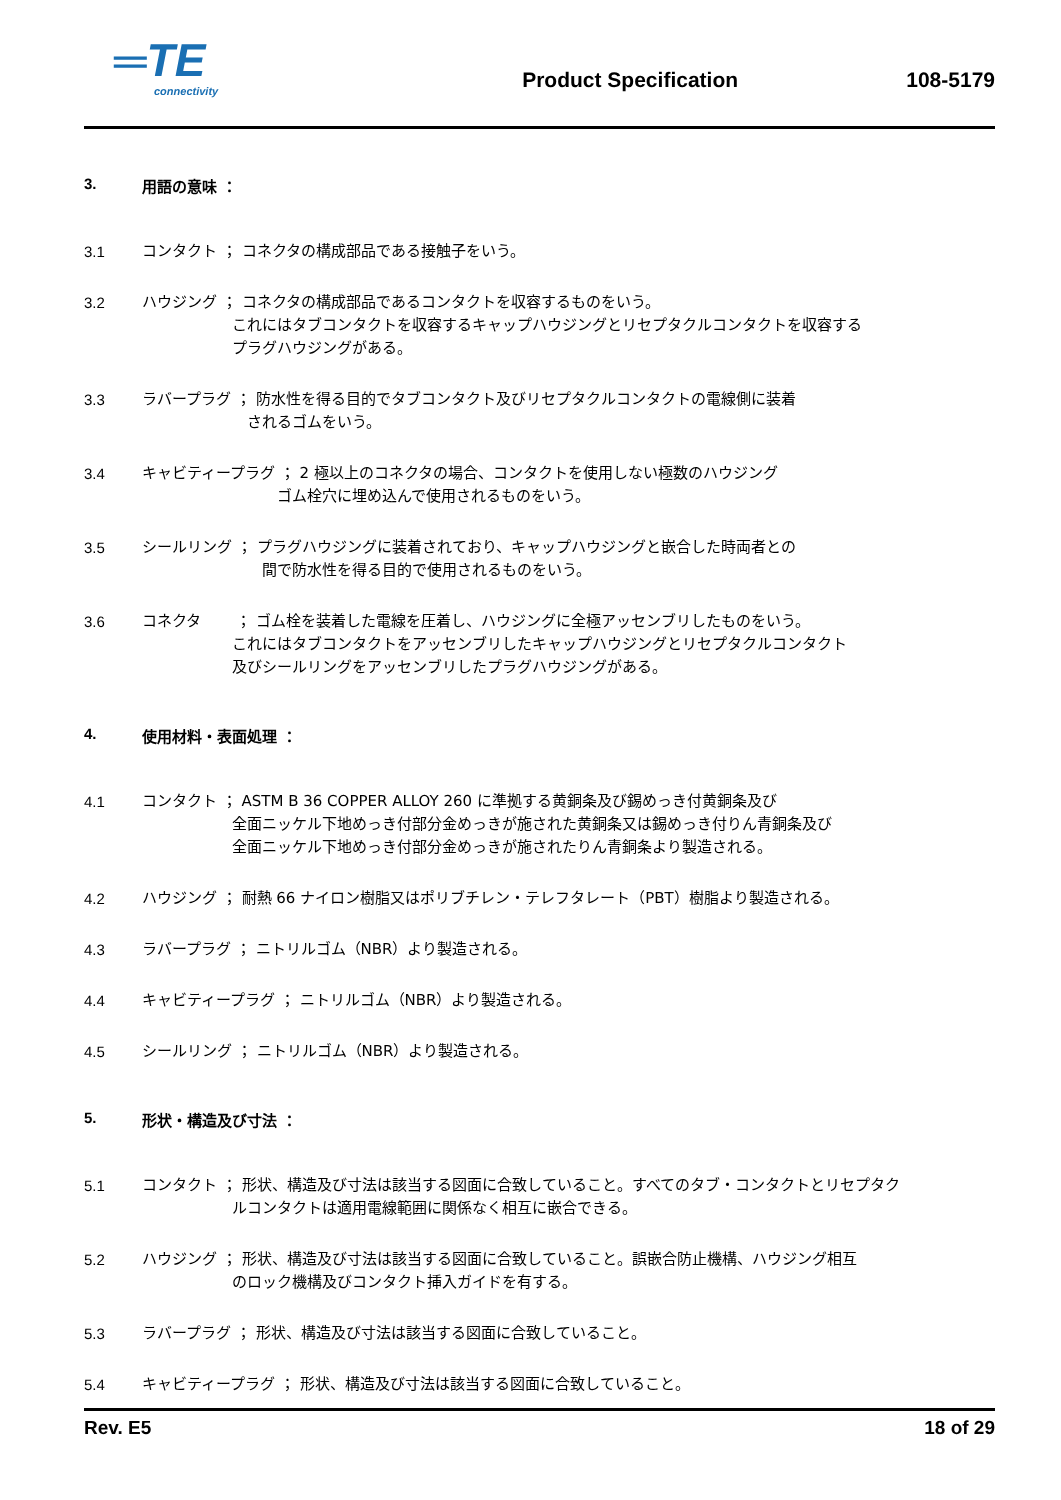═TE
connectivity
Product Specification
108-5179
3. 用語の意味 ：
3.1 コンタクト ； コネクタの構成部品である接触子をいう。
3.2 ハウジング ； コネクタの構成部品であるコンタクトを収容するものをいう。
　　　　　　これにはタブコンタクトを収容するキャップハウジングとリセプタクルコンタクトを収容する
　　　　　　プラグハウジングがある。
3.3 ラバープラグ ； 防水性を得る目的でタブコンタクト及びリセプタクルコンタクトの電線側に装着
　　　　　　　されるゴムをいう。
3.4 キャビティープラグ ； 2 極以上のコネクタの場合、コンタクトを使用しない極数のハウジング
　　　　　　　　　ゴム栓穴に埋め込んで使用されるものをいう。
3.5 シールリング ； プラグハウジングに装着されており、キャップハウジングと嵌合した時両者との
　　　　　　　　間で防水性を得る目的で使用されるものをいう。
3.6 コネクタ　　 ； ゴム栓を装着した電線を圧着し、ハウジングに全極アッセンブリしたものをいう。
　　　　　　これにはタブコンタクトをアッセンブリしたキャップハウジングとリセプタクルコンタクト
　　　　　　及びシールリングをアッセンブリしたプラグハウジングがある。
4. 使用材料・表面処理 ：
4.1 コンタクト ； ASTM B 36 COPPER ALLOY 260 に準拠する黄銅条及び錫めっき付黄銅条及び
　　　　　　全面ニッケル下地めっき付部分金めっきが施された黄銅条又は錫めっき付りん青銅条及び
　　　　　　全面ニッケル下地めっき付部分金めっきが施されたりん青銅条より製造される。
4.2 ハウジング ； 耐熱 66 ナイロン樹脂又はポリブチレン・テレフタレート（PBT）樹脂より製造される。
4.3 ラバープラグ ； ニトリルゴム（NBR）より製造される。
4.4 キャビティープラグ ； ニトリルゴム（NBR）より製造される。
4.5 シールリング ； ニトリルゴム（NBR）より製造される。
5. 形状・構造及び寸法 ：
5.1 コンタクト ； 形状、構造及び寸法は該当する図面に合致していること。すべてのタブ・コンタクトとリセプタク
　　　　　　ルコンタクトは適用電線範囲に関係なく相互に嵌合できる。
5.2 ハウジング ； 形状、構造及び寸法は該当する図面に合致していること。誤嵌合防止機構、ハウジング相互
　　　　　　のロック機構及びコンタクト挿入ガイドを有する。
5.3 ラバープラグ ； 形状、構造及び寸法は該当する図面に合致していること。
5.4 キャビティープラグ ； 形状、構造及び寸法は該当する図面に合致していること。
Rev. E5 18 of 29